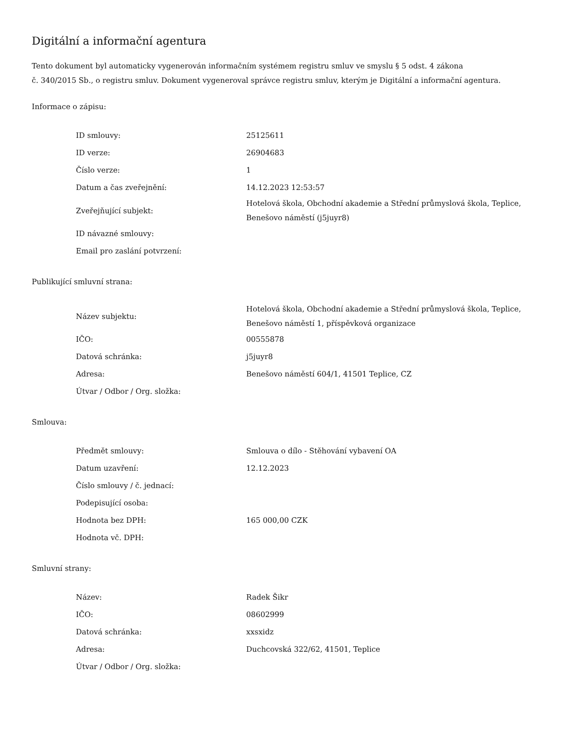Digitální a informační agentura
Tento dokument byl automaticky vygenerován informačním systémem registru smluv ve smyslu § 5 odst. 4 zákona
č. 340/2015 Sb., o registru smluv. Dokument vygeneroval správce registru smluv, kterým je Digitální a informační agentura.
Informace o zápisu:
| ID smlouvy: | 25125611 |
| ID verze: | 26904683 |
| Číslo verze: | 1 |
| Datum a čas zveřejnění: | 14.12.2023 12:53:57 |
| Zveřejňující subjekt: | Hotelová škola, Obchodní akademie a Střední průmyslová škola, Teplice, Benešovo náměstí (j5juyr8) |
| ID návazné smlouvy: | |
| Email pro zaslání potvrzení: | |
Publikující smluvní strana:
| Název subjektu: | Hotelová škola, Obchodní akademie a Střední průmyslová škola, Teplice, Benešovo náměstí 1, příspěvková organizace |
| IČO: | 00555878 |
| Datová schránka: | j5juyr8 |
| Adresa: | Benešovo náměstí 604/1, 41501 Teplice, CZ |
| Útvar / Odbor / Org. složka: | |
Smlouva:
| Předmět smlouvy: | Smlouva o dílo - Stěhování vybavení OA |
| Datum uzavření: | 12.12.2023 |
| Číslo smlouvy / č. jednací: | |
| Podepisující osoba: | |
| Hodnota bez DPH: | 165 000,00 CZK |
| Hodnota vč. DPH: | |
Smluvní strany:
| Název: | Radek Šikr |
| IČO: | 08602999 |
| Datová schránka: | xxsxidz |
| Adresa: | Duchcovská 322/62, 41501, Teplice |
| Útvar / Odbor / Org. složka: | |